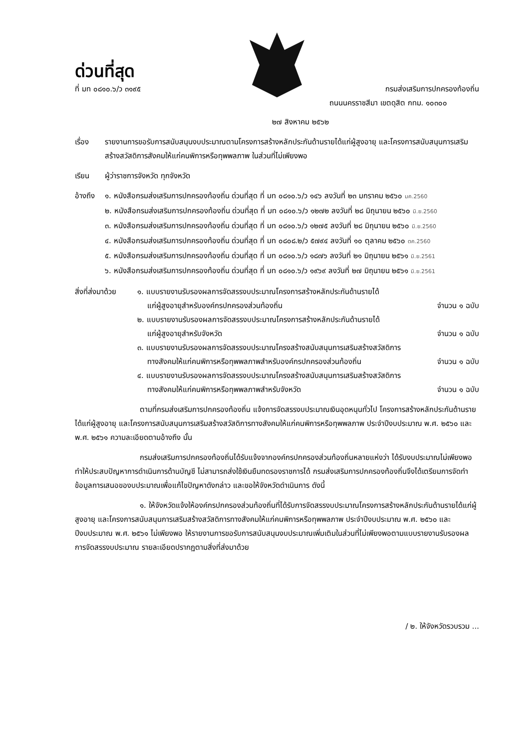ด่วนที่สุด
ที่ มท ๐๘๑๐.๖/ว ๓๑๙๕ กรมส่งเสริมการปกครองท้องถิ่น
ถนนนครราชสีมา เขตดุสิต กทม. ๑๐๓๐๐
๒๗ สิงหาคม ๒๕๖๒
เรื่อง รายงานการขอรับการสนับสนุนงบประมาณตามโครงการสร้างหลักประกันด้านรายได้แก่ผู้สูงอายุ และโครงการสนับสนุนการเสริมสร้างสวัสดิการสังคมให้แก่คนพิการหรือทุพพลภาพ ในส่วนที่ไม่เพียงพอ
เรียน ผู้ว่าราชการจังหวัด ทุกจังหวัด
อ้างถึง
๑. หนังสือกรมส่งเสริมการปกครองท้องถิ่น ด่วนที่สุด ที่ มท ๐๘๑๐.๖/ว ๑๔๖ ลงวันที่ ๒๓ มกราคม ๒๕๖๐ มค.2560
๒. หนังสือกรมส่งเสริมการปกครองท้องถิ่น ด่วนที่สุด ที่ มท ๐๘๑๐.๖/ว ๑๒๗๒ ลงวันที่ ๒๘ มิถุนายน ๒๕๖๐ มิ.ย.2560
๓. หนังสือกรมส่งเสริมการปกครองท้องถิ่น ด่วนที่สุด ที่ มท ๐๘๑๐.๖/ว ๑๒๗๕ ลงวันที่ ๒๘ มิถุนายน ๒๕๖๐ มิ.ย.2560
๔. หนังสือกรมส่งเสริมการปกครองท้องถิ่น ด่วนที่สุด ที่ มท ๐๘๐๘.๒/ว ๕๗๙๔ ลงวันที่ ๑๐ ตุลาคม ๒๕๖๐ ตค.2560
๕. หนังสือกรมส่งเสริมการปกครองท้องถิ่น ด่วนที่สุด ที่ มท ๐๘๑๐.๖/ว ๑๘๗๖ ลงวันที่ ๒๑ มิถุนายน ๒๕๖๑ มิ.ย.2561
๖. หนังสือกรมส่งเสริมการปกครองท้องถิ่น ด่วนที่สุด ที่ มท ๐๘๑๐.๖/ว ๑๙๖๙ ลงวันที่ ๒๗ มิถุนายน ๒๕๖๑ มิ.ย.2561
สิ่งที่ส่งมาด้วย
๑. แบบรายงานรับรองผลการจัดสรรงบประมาณโครงการสร้างหลักประกันด้านรายได้
แก่ผู้สูงอายุสำหรับองค์กรปกครองส่วนท้องถิ่น จำนวน ๑ ฉบับ
๒. แบบรายงานรับรองผลการจัดสรรงบประมาณโครงการสร้างหลักประกันด้านรายได้
แก่ผู้สูงอายุสำหรับจังหวัด จำนวน ๑ ฉบับ
๓. แบบรายงานรับรองผลการจัดสรรงบประมาณโครงสร้างสนับสนุนการเสริมสร้างสวัสดิการ
ทางสังคมให้แก่คนพิการหรือทุพพลภาพสำหรับองค์กรปกครองส่วนท้องถิ่น จำนวน ๑ ฉบับ
๔. แบบรายงานรับรองผลการจัดสรรงบประมาณโครงสร้างสนับสนุนการเสริมสร้างสวัสดิการ
ทางสังคมให้แก่คนพิการหรือทุพพลภาพสำหรับจังหวัด จำนวน ๑ ฉบับ
ตามที่กรมส่งเสริมการปกครองท้องถิ่น แจ้งการจัดสรรงบประมาณเงินอุดหนุนทั่วไป โครงการสร้างหลักประกันด้านรายได้แก่ผู้สูงอายุ และโครงการสนับสนุนการเสริมสร้างสวัสดิการทางสังคมให้แก่คนพิการหรือทุพพลภาพ ประจำปีงบประมาณ พ.ศ. ๒๕๖๐ และ พ.ศ. ๒๕๖๑ ความละเอียดตามอ้างถึง นั้น
กรมส่งเสริมการปกครองท้องถิ่นได้รับแจ้งจากองค์กรปกครองส่วนท้องถิ่นหลายแห่งว่า ได้รับงบประมาณไม่เพียงพอ ทำให้ประสบปัญหาการดำเนินการด้านบัญชี ไม่สามารถส่งใช้เงินยืมทดรองราชการได้ กรมส่งเสริมการปกครองท้องถิ่นจึงได้เตรียมการจัดทำข้อมูลการเสนอของบประมาณเพื่อแก้ไขปัญหาดังกล่าว และขอให้จังหวัดดำเนินการ ดังนี้
๑. ให้จังหวัดแจ้งให้องค์กรปกครองส่วนท้องถิ่นที่ได้รับการจัดสรรงบประมาณโครงการสร้างหลักประกันด้านรายได้แก่ผู้สูงอายุ และโครงการสนับสนุนการเสริมสร้างสวัสดิการทางสังคมให้แก่คนพิการหรือทุพพลภาพ ประจำปีงบประมาณ พ.ศ. ๒๕๖๐ และปีงบประมาณ พ.ศ. ๒๕๖๑ ไม่เพียงพอ ให้รายงานการขอรับการสนับสนุนงบประมาณเพิ่มเติมในส่วนที่ไม่เพียงพอตามแบบรายงานรับรองผลการจัดสรรงบประมาณ รายละเอียดปรากฏตามสิ่งที่ส่งมาด้วย
/ ๒. ให้จังหวัดรวบรวม ...